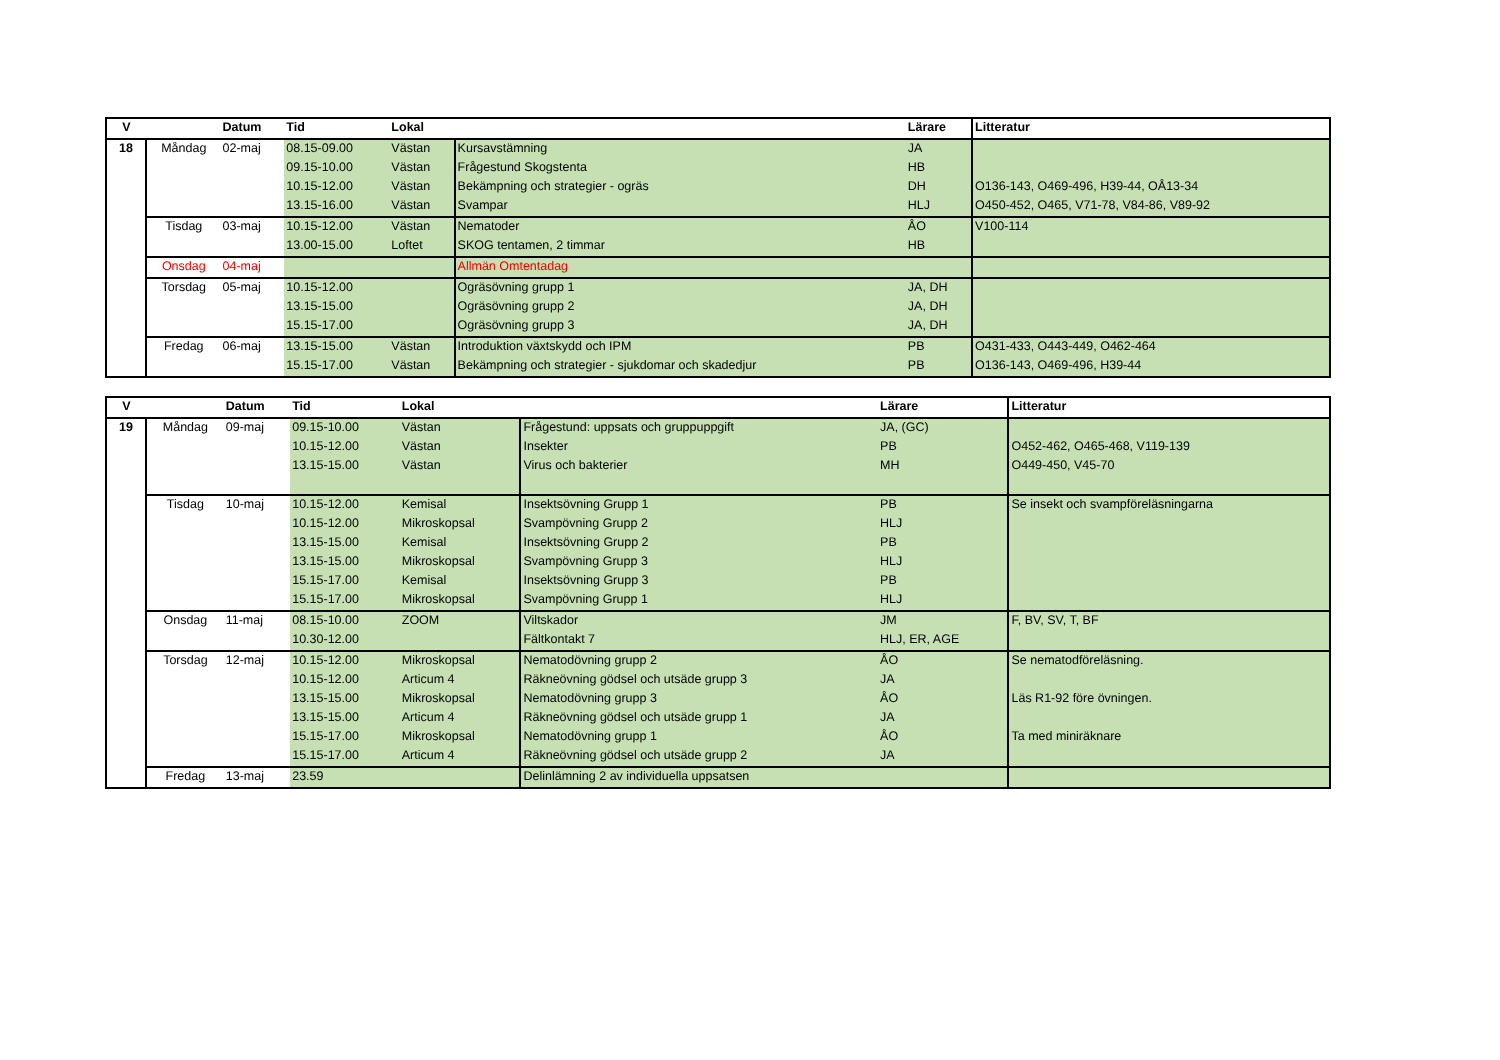| V | | Datum | Tid | Lokal | | Lärare | Litteratur |
| --- | --- | --- | --- | --- | --- | --- | --- |
| 18 | Måndag | 02-maj | 08.15-09.00 | Västan | Kursavstämning | JA | |
| | | | 09.15-10.00 | Västan | Frågestund Skogstenta | HB | |
| | | | 10.15-12.00 | Västan | Bekämpning och strategier - ogräs | DH | O136-143, O469-496, H39-44, OÅ13-34 |
| | | | 13.15-16.00 | Västan | Svampar | HLJ | O450-452, O465, V71-78, V84-86, V89-92 |
| | Tisdag | 03-maj | 10.15-12.00 | Västan | Nematoder | ÅO | V100-114 |
| | | | 13.00-15.00 | Loftet | SKOG tentamen, 2 timmar | HB | |
| | Onsdag | 04-maj | | | Allmän Omtentadag | | |
| | Torsdag | 05-maj | 10.15-12.00 | | Ogräsövning grupp 1 | JA, DH | |
| | | | 13.15-15.00 | | Ogräsövning grupp 2 | JA, DH | |
| | | | 15.15-17.00 | | Ogräsövning grupp 3 | JA, DH | |
| | Fredag | 06-maj | 13.15-15.00 | Västan | Introduktion växtskydd och IPM | PB | O431-433, O443-449, O462-464 |
| | | | 15.15-17.00 | Västan | Bekämpning och strategier - sjukdomar och skadedjur | PB | O136-143, O469-496, H39-44 |
| V | | Datum | Tid | Lokal | | Lärare | Litteratur |
| --- | --- | --- | --- | --- | --- | --- | --- |
| 19 | Måndag | 09-maj | 09.15-10.00 | Västan | Frågestund: uppsats och gruppuppgift | JA, (GC) | |
| | | | 10.15-12.00 | Västan | Insekter | PB | O452-462, O465-468, V119-139 |
| | | | 13.15-15.00 | Västan | Virus och bakterier | MH | O449-450, V45-70 |
| | Tisdag | 10-maj | 10.15-12.00 | Kemisal | Insektsövning Grupp 1 | PB | Se insekt och svampföreläsningarna |
| | | | 10.15-12.00 | Mikroskopsal | Svampövning Grupp 2 | HLJ | |
| | | | 13.15-15.00 | Kemisal | Insektsövning Grupp 2 | PB | |
| | | | 13.15-15.00 | Mikroskopsal | Svampövning Grupp 3 | HLJ | |
| | | | 15.15-17.00 | Kemisal | Insektsövning Grupp 3 | PB | |
| | | | 15.15-17.00 | Mikroskopsal | Svampövning Grupp 1 | HLJ | |
| | Onsdag | 11-maj | 08.15-10.00 | ZOOM | Viltskador | JM | F, BV, SV, T, BF |
| | | | 10.30-12.00 | | Fältkontakt 7 | HLJ, ER, AGE | |
| | Torsdag | 12-maj | 10.15-12.00 | Mikroskopsal | Nematodövning grupp 2 | ÅO | Se nematodföreläsning. |
| | | | 10.15-12.00 | Articum 4 | Räkneövning gödsel och utsäde grupp 3 | JA | |
| | | | 13.15-15.00 | Mikroskopsal | Nematodövning grupp 3 | ÅO | Läs R1-92 före övningen. |
| | | | 13.15-15.00 | Articum 4 | Räkneövning gödsel och utsäde grupp 1 | JA | |
| | | | 15.15-17.00 | Mikroskopsal | Nematodövning grupp 1 | ÅO | Ta med miniräknare |
| | | | 15.15-17.00 | Articum 4 | Räkneövning gödsel och utsäde grupp 2 | JA | |
| | Fredag | 13-maj | 23.59 | | Delinlämning 2 av individuella uppsatsen | | |